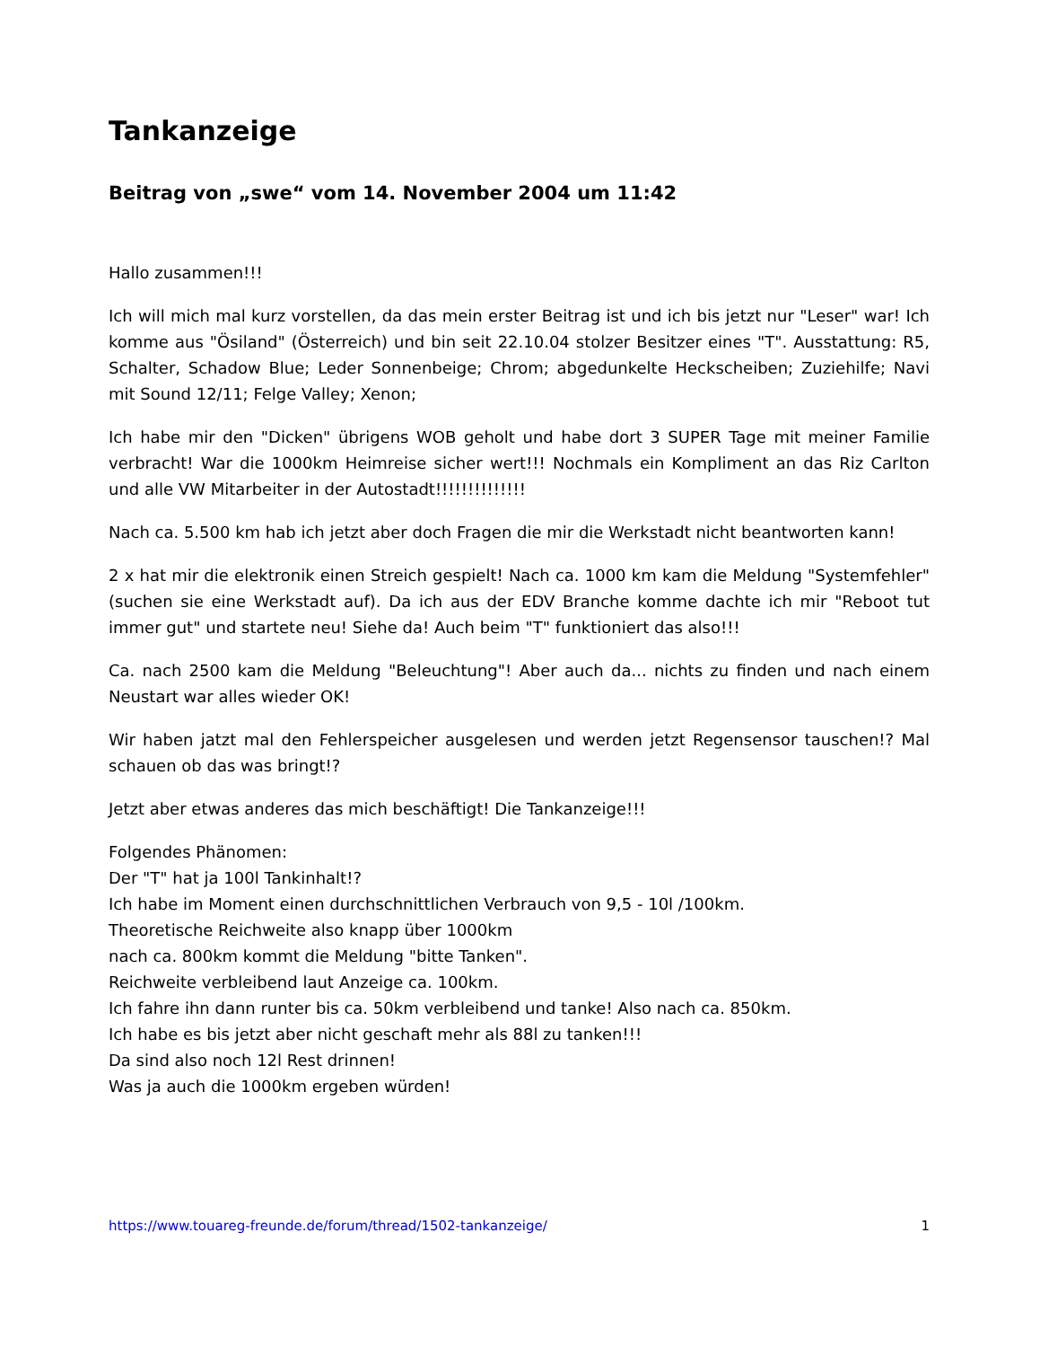Tankanzeige
Beitrag von „swe“ vom 14. November 2004 um 11:42
Hallo zusammen!!!
Ich will mich mal kurz vorstellen, da das mein erster Beitrag ist und ich bis jetzt nur "Leser" war! Ich komme aus "Ösiland" (Österreich) und bin seit 22.10.04 stolzer Besitzer eines "T". Ausstattung: R5, Schalter, Schadow Blue; Leder Sonnenbeige; Chrom; abgedunkelte Heckscheiben; Zuziehilfe; Navi mit Sound 12/11; Felge Valley; Xenon;
Ich habe mir den "Dicken" übrigens WOB geholt und habe dort 3 SUPER Tage mit meiner Familie verbracht! War die 1000km Heimreise sicher wert!!! Nochmals ein Kompliment an das Riz Carlton und alle VW Mitarbeiter in der Autostadt!!!!!!!!!!!!!!
Nach ca. 5.500 km hab ich jetzt aber doch Fragen die mir die Werkstadt nicht beantworten kann!
2 x hat mir die elektronik einen Streich gespielt! Nach ca. 1000 km kam die Meldung "Systemfehler" (suchen sie eine Werkstadt auf). Da ich aus der EDV Branche komme dachte ich mir "Reboot tut immer gut" und startete neu! Siehe da! Auch beim "T" funktioniert das also!!!
Ca. nach 2500 kam die Meldung "Beleuchtung"! Aber auch da... nichts zu finden und nach einem Neustart war alles wieder OK!
Wir haben jatzt mal den Fehlerspeicher ausgelesen und werden jetzt Regensensor tauschen!? Mal schauen ob das was bringt!?
Jetzt aber etwas anderes das mich beschäftigt! Die Tankanzeige!!!
Folgendes Phänomen:
Der "T" hat ja 100l Tankinhalt!?
Ich habe im Moment einen durchschnittlichen Verbrauch von 9,5 - 10l /100km.
Theoretische Reichweite also knapp über 1000km
nach ca. 800km kommt die Meldung "bitte Tanken".
Reichweite verbleibend laut Anzeige ca. 100km.
Ich fahre ihn dann runter bis ca. 50km verbleibend und tanke! Also nach ca. 850km.
Ich habe es bis jetzt aber nicht geschaft mehr als 88l zu tanken!!!
Da sind also noch 12l Rest drinnen!
Was ja auch die 1000km ergeben würden!
https://www.touareg-freunde.de/forum/thread/1502-tankanzeige/ 1